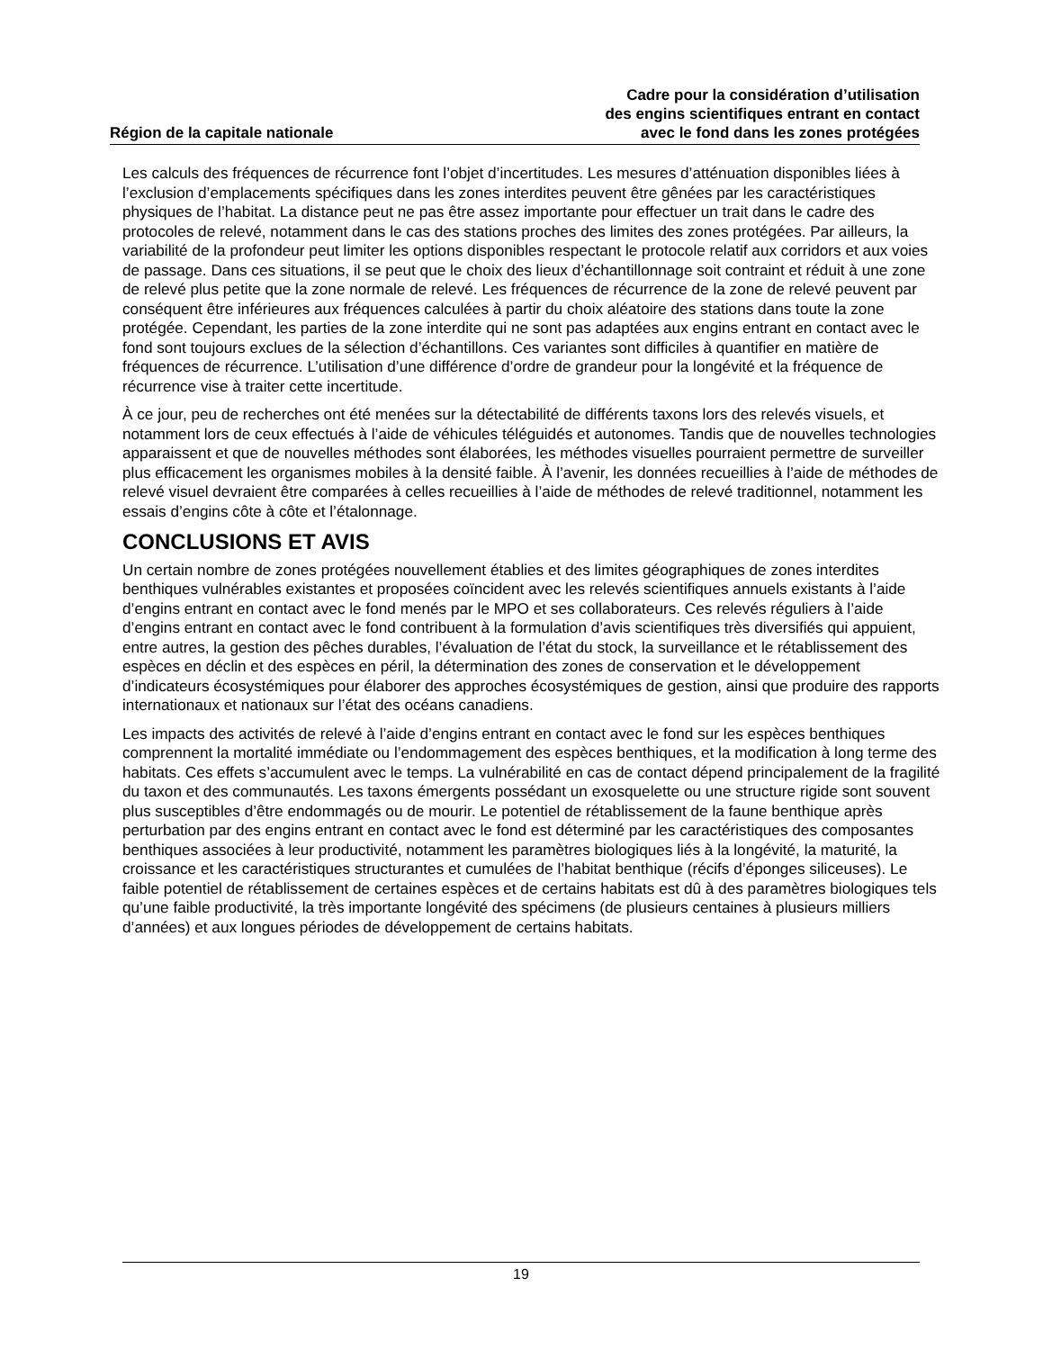Région de la capitale nationale
Cadre pour la considération d’utilisation
des engins scientifiques entrant en contact
avec le fond dans les zones protégées
Les calculs des fréquences de récurrence font l’objet d’incertitudes. Les mesures d’atténuation disponibles liées à l’exclusion d’emplacements spécifiques dans les zones interdites peuvent être gênées par les caractéristiques physiques de l’habitat. La distance peut ne pas être assez importante pour effectuer un trait dans le cadre des protocoles de relevé, notamment dans le cas des stations proches des limites des zones protégées. Par ailleurs, la variabilité de la profondeur peut limiter les options disponibles respectant le protocole relatif aux corridors et aux voies de passage. Dans ces situations, il se peut que le choix des lieux d’échantillonnage soit contraint et réduit à une zone de relevé plus petite que la zone normale de relevé. Les fréquences de récurrence de la zone de relevé peuvent par conséquent être inférieures aux fréquences calculées à partir du choix aléatoire des stations dans toute la zone protégée. Cependant, les parties de la zone interdite qui ne sont pas adaptées aux engins entrant en contact avec le fond sont toujours exclues de la sélection d’échantillons. Ces variantes sont difficiles à quantifier en matière de fréquences de récurrence. L’utilisation d’une différence d’ordre de grandeur pour la longévité et la fréquence de récurrence vise à traiter cette incertitude.
À ce jour, peu de recherches ont été menées sur la détectabilité de différents taxons lors des relevés visuels, et notamment lors de ceux effectués à l’aide de véhicules téléguidés et autonomes. Tandis que de nouvelles technologies apparaissent et que de nouvelles méthodes sont élaborées, les méthodes visuelles pourraient permettre de surveiller plus efficacement les organismes mobiles à la densité faible. À l’avenir, les données recueillies à l’aide de méthodes de relevé visuel devraient être comparées à celles recueillies à l’aide de méthodes de relevé traditionnel, notamment les essais d’engins côte à côte et l’étalonnage.
CONCLUSIONS ET AVIS
Un certain nombre de zones protégées nouvellement établies et des limites géographiques de zones interdites benthiques vulnérables existantes et proposées coïncident avec les relevés scientifiques annuels existants à l’aide d’engins entrant en contact avec le fond menés par le MPO et ses collaborateurs. Ces relevés réguliers à l’aide d’engins entrant en contact avec le fond contribuent à la formulation d’avis scientifiques très diversifiés qui appuient, entre autres, la gestion des pêches durables, l’évaluation de l’état du stock, la surveillance et le rétablissement des espèces en déclin et des espèces en péril, la détermination des zones de conservation et le développement d’indicateurs écosystémiques pour élaborer des approches écosystémiques de gestion, ainsi que produire des rapports internationaux et nationaux sur l’état des océans canadiens.
Les impacts des activités de relevé à l’aide d’engins entrant en contact avec le fond sur les espèces benthiques comprennent la mortalité immédiate ou l’endommagement des espèces benthiques, et la modification à long terme des habitats. Ces effets s’accumulent avec le temps. La vulnérabilité en cas de contact dépend principalement de la fragilité du taxon et des communautés. Les taxons émergents possédant un exosquelette ou une structure rigide sont souvent plus susceptibles d’être endommagés ou de mourir. Le potentiel de rétablissement de la faune benthique après perturbation par des engins entrant en contact avec le fond est déterminé par les caractéristiques des composantes benthiques associées à leur productivité, notamment les paramètres biologiques liés à la longévité, la maturité, la croissance et les caractéristiques structurantes et cumulées de l’habitat benthique (récifs d’éponges siliceuses). Le faible potentiel de rétablissement de certaines espèces et de certains habitats est dû à des paramètres biologiques tels qu’une faible productivité, la très importante longévité des spécimens (de plusieurs centaines à plusieurs milliers d’années) et aux longues périodes de développement de certains habitats.
19